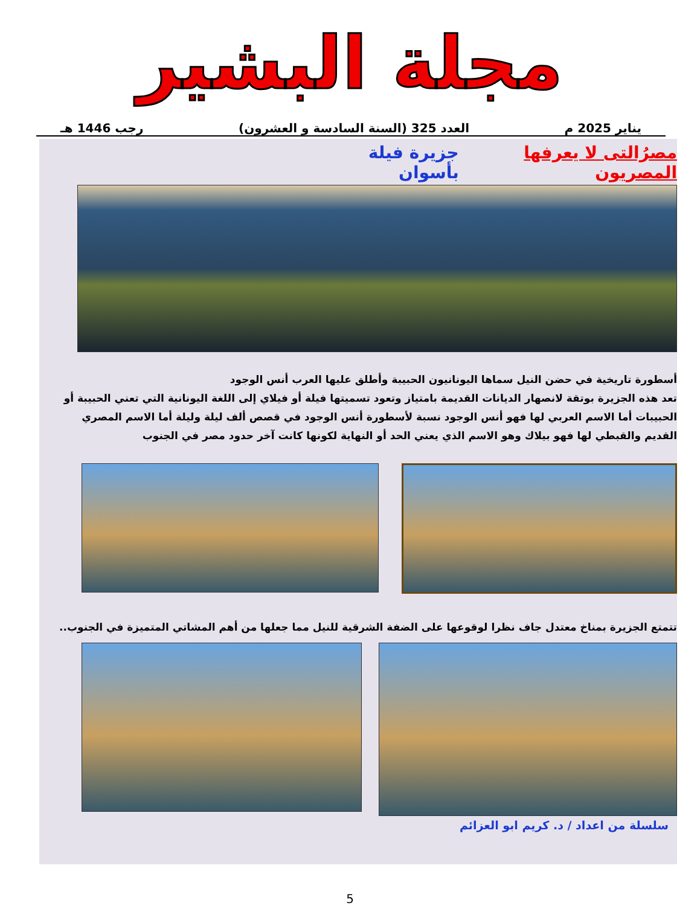مجلة البشير
يناير 2025 م العدد 325 (السنة السادسة و العشرون) رجب 1446 هـ
مصرُالتى لا يعرفها المصريون جزيرة فيلة بأسوان
أسطورة تاريخية في حضن النيل سماها اليونانيون الحبيبة وأطلق عليها العرب أنس الوجود
تعد هذه الجزيرة بوتقة لانصهار الديانات القديمة بامتياز وتعود تسميتها فيلة أو فيلاي إلى اللغة اليونانية التي تعني الحبيبة أو الحبيبات أما الاسم العربي لها فهو أنس الوجود نسبة لأسطورة أنس الوجود في قصص ألف ليلة وليلة أما الاسم المصري القديم والقبطي لها فهو بيلاك وهو الاسم الذي يعني الحد أو النهاية لكونها كانت آخر حدود مصر في الجنوب
تتمتع الجزيرة بمناخ معتدل جاف نظرا لوقوعها على الضفة الشرقية للنيل مما جعلها من أهم المشاتي المتميزة في الجنوب..
سلسلة من اعداد / د. كريم ابو العزائم
5